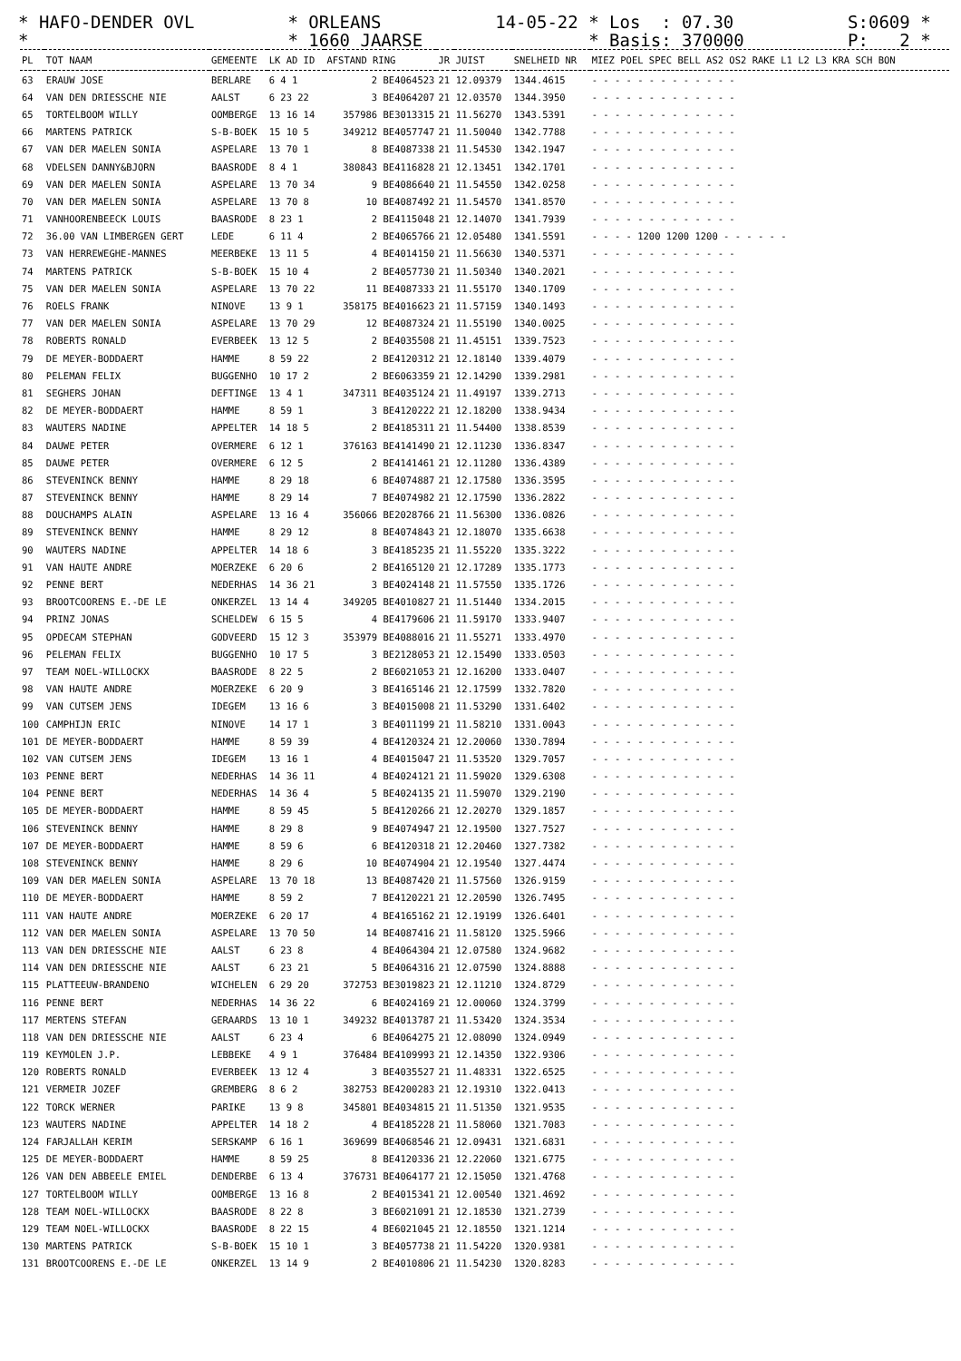* HAFO-DENDER OVL * ORLEANS 14-05-22 * Los : 07.30 S:0609 * * * 1660 JAARSE * Basis: 370000 P: 2 *
| PL | TOT NAAM | GEMEENTE | LK AD ID | AFSTAND RING | JR | JUIST | SNELHEID NR | MIEZ POEL SPEC BELL AS2 OS2 RAKE L1 L2 L3 KRA SCH BON |
| --- | --- | --- | --- | --- | --- | --- | --- | --- |
| 63 | ERAUW JOSE | BERLARE | 6 4 1 | 2 BE4064523 | 21 | 12.09379 | 1344.4615 | - - - - - - - - - - - - - |
| 64 | VAN DEN DRIESSCHE NIE | AALST | 6 23 22 | 3 BE4064207 | 21 | 12.03570 | 1344.3950 | - - - - - - - - - - - - - |
| 65 | TORTELBOOM WILLY | OOMBERGE | 13 16 14 | 357986 BE3013315 | 21 | 11.56270 | 1343.5391 | - - - - - - - - - - - - - |
| 66 | MARTENS PATRICK | S-B-BOEK | 15 10 5 | 349212 BE4057747 | 21 | 11.50040 | 1342.7788 | - - - - - - - - - - - - - |
| 67 | VAN DER MAELEN SONIA | ASPELARE | 13 70 1 | 8 BE4087338 | 21 | 11.54530 | 1342.1947 | - - - - - - - - - - - - - |
| 68 | VDELSEN DANNY&BJORN | BAASRODE | 8 4 1 | 380843 BE4116828 | 21 | 12.13451 | 1342.1701 | - - - - - - - - - - - - - |
| 69 | VAN DER MAELEN SONIA | ASPELARE | 13 70 34 | 9 BE4086640 | 21 | 11.54550 | 1342.0258 | - - - - - - - - - - - - - |
| 70 | VAN DER MAELEN SONIA | ASPELARE | 13 70 8 | 10 BE4087492 | 21 | 11.54570 | 1341.8570 | - - - - - - - - - - - - - |
| 71 | VANHOORENBEECK LOUIS | BAASRODE | 8 23 1 | 2 BE4115048 | 21 | 12.14070 | 1341.7939 | - - - - - - - - - - - - - |
| 72 | 36.00 VAN LIMBERGEN GERT | LEDE | 6 11 4 | 2 BE4065766 | 21 | 12.05480 | 1341.5591 | - - - - 1200 1200 1200 - - - - - - |
| 73 | VAN HERREWEGHE-MANNES | MEERBEKE | 13 11 5 | 4 BE4014150 | 21 | 11.56630 | 1340.5371 | - - - - - - - - - - - - - |
| 74 | MARTENS PATRICK | S-B-BOEK | 15 10 4 | 2 BE4057730 | 21 | 11.50340 | 1340.2021 | - - - - - - - - - - - - - |
| 75 | VAN DER MAELEN SONIA | ASPELARE | 13 70 22 | 11 BE4087333 | 21 | 11.55170 | 1340.1709 | - - - - - - - - - - - - - |
| 76 | ROELS FRANK | NINOVE | 13 9 1 | 358175 BE4016623 | 21 | 11.57159 | 1340.1493 | - - - - - - - - - - - - - |
| 77 | VAN DER MAELEN SONIA | ASPELARE | 13 70 29 | 12 BE4087324 | 21 | 11.55190 | 1340.0025 | - - - - - - - - - - - - - |
| 78 | ROBERTS RONALD | EVERBEEK | 13 12 5 | 2 BE4035508 | 21 | 11.45151 | 1339.7523 | - - - - - - - - - - - - - |
| 79 | DE MEYER-BODDAERT | HAMME | 8 59 22 | 2 BE4120312 | 21 | 12.18140 | 1339.4079 | - - - - - - - - - - - - - |
| 80 | PELEMAN FELIX | BUGGENHO | 10 17 2 | 2 BE6063359 | 21 | 12.14290 | 1339.2981 | - - - - - - - - - - - - - |
| 81 | SEGHERS JOHAN | DEFTINGE | 13 4 1 | 347311 BE4035124 | 21 | 11.49197 | 1339.2713 | - - - - - - - - - - - - - |
| 82 | DE MEYER-BODDAERT | HAMME | 8 59 1 | 3 BE4120222 | 21 | 12.18200 | 1338.9434 | - - - - - - - - - - - - - |
| 83 | WAUTERS NADINE | APPELTER | 14 18 5 | 2 BE4185311 | 21 | 11.54400 | 1338.8539 | - - - - - - - - - - - - - |
| 84 | DAUWE PETER | OVERMERE | 6 12 1 | 376163 BE4141490 | 21 | 12.11230 | 1336.8347 | - - - - - - - - - - - - - |
| 85 | DAUWE PETER | OVERMERE | 6 12 5 | 2 BE4141461 | 21 | 12.11280 | 1336.4389 | - - - - - - - - - - - - - |
| 86 | STEVENINCK BENNY | HAMME | 8 29 18 | 6 BE4074887 | 21 | 12.17580 | 1336.3595 | - - - - - - - - - - - - - |
| 87 | STEVENINCK BENNY | HAMME | 8 29 14 | 7 BE4074982 | 21 | 12.17590 | 1336.2822 | - - - - - - - - - - - - - |
| 88 | DOUCHAMPS ALAIN | ASPELARE | 13 16 4 | 356066 BE2028766 | 21 | 11.56300 | 1336.0826 | - - - - - - - - - - - - - |
| 89 | STEVENINCK BENNY | HAMME | 8 29 12 | 8 BE4074843 | 21 | 12.18070 | 1335.6638 | - - - - - - - - - - - - - |
| 90 | WAUTERS NADINE | APPELTER | 14 18 6 | 3 BE4185235 | 21 | 11.55220 | 1335.3222 | - - - - - - - - - - - - - |
| 91 | VAN HAUTE ANDRE | MOERZEKE | 6 20 6 | 2 BE4165120 | 21 | 12.17289 | 1335.1773 | - - - - - - - - - - - - - |
| 92 | PENNE BERT | NEDERHAS | 14 36 21 | 3 BE4024148 | 21 | 11.57550 | 1335.1726 | - - - - - - - - - - - - - |
| 93 | BROOTCOORENS E.-DE LE | ONKERZEL | 13 14 4 | 349205 BE4010827 | 21 | 11.51440 | 1334.2015 | - - - - - - - - - - - - - |
| 94 | PRINZ JONAS | SCHELDEW | 6 15 5 | 4 BE4179606 | 21 | 11.59170 | 1333.9407 | - - - - - - - - - - - - - |
| 95 | OPDECAM STEPHAN | GODVEERD | 15 12 3 | 353979 BE4088016 | 21 | 11.55271 | 1333.4970 | - - - - - - - - - - - - - |
| 96 | PELEMAN FELIX | BUGGENHO | 10 17 5 | 3 BE2128053 | 21 | 12.15490 | 1333.0503 | - - - - - - - - - - - - - |
| 97 | TEAM NOEL-WILLOCKX | BAASRODE | 8 22 5 | 2 BE6021053 | 21 | 12.16200 | 1333.0407 | - - - - - - - - - - - - - |
| 98 | VAN HAUTE ANDRE | MOERZEKE | 6 20 9 | 3 BE4165146 | 21 | 12.17599 | 1332.7820 | - - - - - - - - - - - - - |
| 99 | VAN CUTSEM JENS | IDEGEM | 13 16 6 | 3 BE4015008 | 21 | 11.53290 | 1331.6402 | - - - - - - - - - - - - - |
| 100 | CAMPHIJN ERIC | NINOVE | 14 17 1 | 3 BE4011199 | 21 | 11.58210 | 1331.0043 | - - - - - - - - - - - - - |
| 101 | DE MEYER-BODDAERT | HAMME | 8 59 39 | 4 BE4120324 | 21 | 12.20060 | 1330.7894 | - - - - - - - - - - - - - |
| 102 | VAN CUTSEM JENS | IDEGEM | 13 16 1 | 4 BE4015047 | 21 | 11.53520 | 1329.7057 | - - - - - - - - - - - - - |
| 103 | PENNE BERT | NEDERHAS | 14 36 11 | 4 BE4024121 | 21 | 11.59020 | 1329.6308 | - - - - - - - - - - - - - |
| 104 | PENNE BERT | NEDERHAS | 14 36 4 | 5 BE4024135 | 21 | 11.59070 | 1329.2190 | - - - - - - - - - - - - - |
| 105 | DE MEYER-BODDAERT | HAMME | 8 59 45 | 5 BE4120266 | 21 | 12.20270 | 1329.1857 | - - - - - - - - - - - - - |
| 106 | STEVENINCK BENNY | HAMME | 8 29 8 | 9 BE4074947 | 21 | 12.19500 | 1327.7527 | - - - - - - - - - - - - - |
| 107 | DE MEYER-BODDAERT | HAMME | 8 59 6 | 6 BE4120318 | 21 | 12.20460 | 1327.7382 | - - - - - - - - - - - - - |
| 108 | STEVENINCK BENNY | HAMME | 8 29 6 | 10 BE4074904 | 21 | 12.19540 | 1327.4474 | - - - - - - - - - - - - - |
| 109 | VAN DER MAELEN SONIA | ASPELARE | 13 70 18 | 13 BE4087420 | 21 | 11.57560 | 1326.9159 | - - - - - - - - - - - - - |
| 110 | DE MEYER-BODDAERT | HAMME | 8 59 2 | 7 BE4120221 | 21 | 12.20590 | 1326.7495 | - - - - - - - - - - - - - |
| 111 | VAN HAUTE ANDRE | MOERZEKE | 6 20 17 | 4 BE4165162 | 21 | 12.19199 | 1326.6401 | - - - - - - - - - - - - - |
| 112 | VAN DER MAELEN SONIA | ASPELARE | 13 70 50 | 14 BE4087416 | 21 | 11.58120 | 1325.5966 | - - - - - - - - - - - - - |
| 113 | VAN DEN DRIESSCHE NIE | AALST | 6 23 8 | 4 BE4064304 | 21 | 12.07580 | 1324.9682 | - - - - - - - - - - - - - |
| 114 | VAN DEN DRIESSCHE NIE | AALST | 6 23 21 | 5 BE4064316 | 21 | 12.07590 | 1324.8888 | - - - - - - - - - - - - - |
| 115 | PLATTEEUW-BRANDENO | WICHELEN | 6 29 20 | 372753 BE3019823 | 21 | 12.11210 | 1324.8729 | - - - - - - - - - - - - - |
| 116 | PENNE BERT | NEDERHAS | 14 36 22 | 6 BE4024169 | 21 | 12.00060 | 1324.3799 | - - - - - - - - - - - - - |
| 117 | MERTENS STEFAN | GERAARDS | 13 10 1 | 349232 BE4013787 | 21 | 11.53420 | 1324.3534 | - - - - - - - - - - - - - |
| 118 | VAN DEN DRIESSCHE NIE | AALST | 6 23 4 | 6 BE4064275 | 21 | 12.08090 | 1324.0949 | - - - - - - - - - - - - - |
| 119 | KEYMOLEN J.P. | LEBBEKE | 4 9 1 | 376484 BE4109993 | 21 | 12.14350 | 1322.9306 | - - - - - - - - - - - - - |
| 120 | ROBERTS RONALD | EVERBEEK | 13 12 4 | 3 BE4035527 | 21 | 11.48331 | 1322.6525 | - - - - - - - - - - - - - |
| 121 | VERMEIR JOZEF | GREMBERG | 8 6 2 | 382753 BE4200283 | 21 | 12.19310 | 1322.0413 | - - - - - - - - - - - - - |
| 122 | TORCK WERNER | PARIKE | 13 9 8 | 345801 BE4034815 | 21 | 11.51350 | 1321.9535 | - - - - - - - - - - - - - |
| 123 | WAUTERS NADINE | APPELTER | 14 18 2 | 4 BE4185228 | 21 | 11.58060 | 1321.7083 | - - - - - - - - - - - - - |
| 124 | FARJALLAH KERIM | SERSKAMP | 6 16 1 | 369699 BE4068546 | 21 | 12.09431 | 1321.6831 | - - - - - - - - - - - - - |
| 125 | DE MEYER-BODDAERT | HAMME | 8 59 25 | 8 BE4120336 | 21 | 12.22060 | 1321.6775 | - - - - - - - - - - - - - |
| 126 | VAN DEN ABBEELE EMIEL | DENDERBE | 6 13 4 | 376731 BE4064177 | 21 | 12.15050 | 1321.4768 | - - - - - - - - - - - - - |
| 127 | TORTELBOOM WILLY | OOMBERGE | 13 16 8 | 2 BE4015341 | 21 | 12.00540 | 1321.4692 | - - - - - - - - - - - - - |
| 128 | TEAM NOEL-WILLOCKX | BAASRODE | 8 22 8 | 3 BE6021091 | 21 | 12.18530 | 1321.2739 | - - - - - - - - - - - - - |
| 129 | TEAM NOEL-WILLOCKX | BAASRODE | 8 22 15 | 4 BE6021045 | 21 | 12.18550 | 1321.1214 | - - - - - - - - - - - - - |
| 130 | MARTENS PATRICK | S-B-BOEK | 15 10 1 | 3 BE4057738 | 21 | 11.54220 | 1320.9381 | - - - - - - - - - - - - - |
| 131 | BROOTCOORENS E.-DE LE | ONKERZEL | 13 14 9 | 2 BE4010806 | 21 | 11.54230 | 1320.8283 | - - - - - - - - - - - - - |